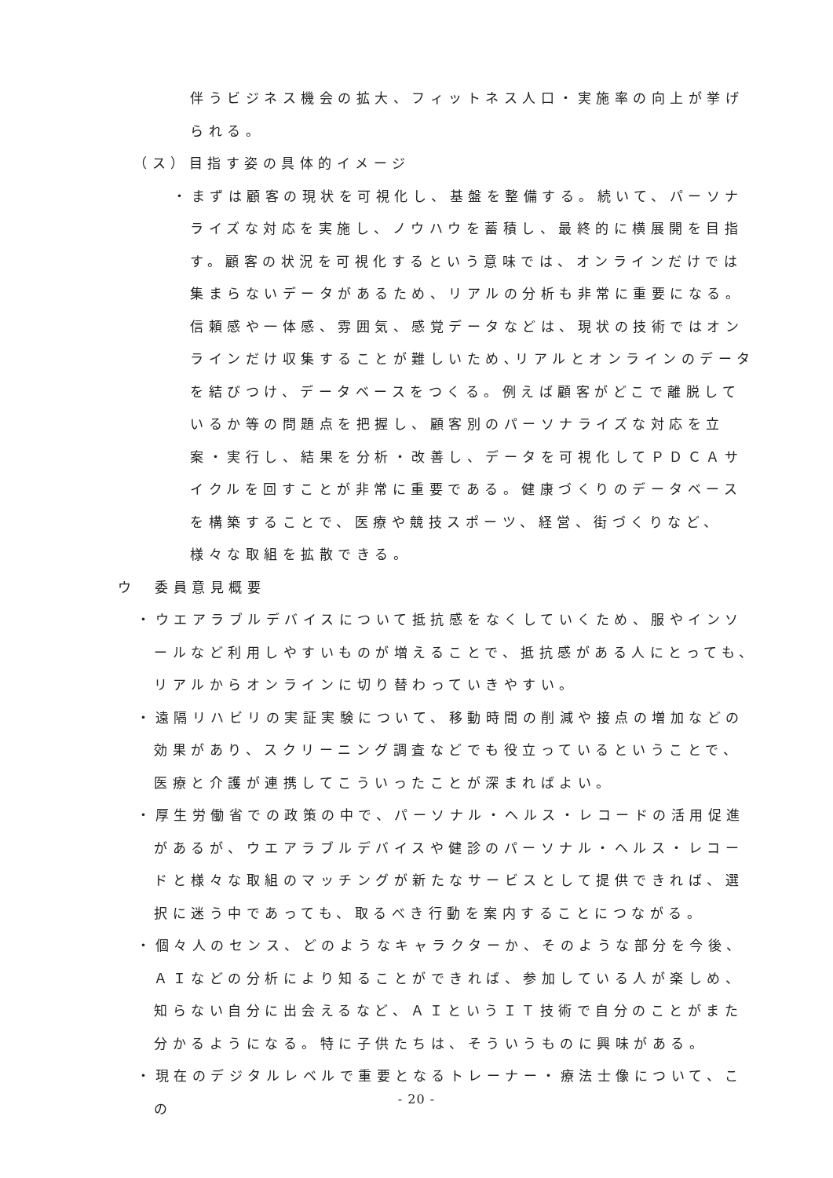伴うビジネス機会の拡大、フィットネス人口・実施率の向上が挙げられる。
（ス）目指す姿の具体的イメージ
・まずは顧客の現状を可視化し、基盤を整備する。続いて、パーソナライズな対応を実施し、ノウハウを蓄積し、最終的に横展開を目指す。顧客の状況を可視化するという意味では、オンラインだけでは集まらないデータがあるため、リアルの分析も非常に重要になる。信頼感や一体感、雰囲気、感覚データなどは、現状の技術ではオンラインだけ収集することが難しいため､リアルとオンラインのデータを結びつけ、データベースをつくる。例えば顧客がどこで離脱しているか等の問題点を把握し、顧客別のパーソナライズな対応を立案・実行し、結果を分析・改善し、データを可視化してＰＤＣＡサイクルを回すことが非常に重要である。健康づくりのデータベースを構築することで、医療や競技スポーツ、経営、街づくりなど、様々な取組を拡散できる。
ウ　委員意見概要
・ウエアラブルデバイスについて抵抗感をなくしていくため、服やインソールなど利用しやすいものが増えることで、抵抗感がある人にとっても、リアルからオンラインに切り替わっていきやすい。
・遠隔リハビリの実証実験について、移動時間の削減や接点の増加などの効果があり、スクリーニング調査などでも役立っているということで、医療と介護が連携してこういったことが深まればよい。
・厚生労働省での政策の中で、パーソナル・ヘルス・レコードの活用促進があるが、ウエアラブルデバイスや健診のパーソナル・ヘルス・レコードと様々な取組のマッチングが新たなサービスとして提供できれば、選択に迷う中であっても、取るべき行動を案内することにつながる。
・個々人のセンス、どのようなキャラクターか、そのような部分を今後、ＡＩなどの分析により知ることができれば、参加している人が楽しめ、知らない自分に出会えるなど、ＡＩというＩＴ技術で自分のことがまた分かるようになる。特に子供たちは、そういうものに興味がある。
・現在のデジタルレベルで重要となるトレーナー・療法士像について、この
- 20 -